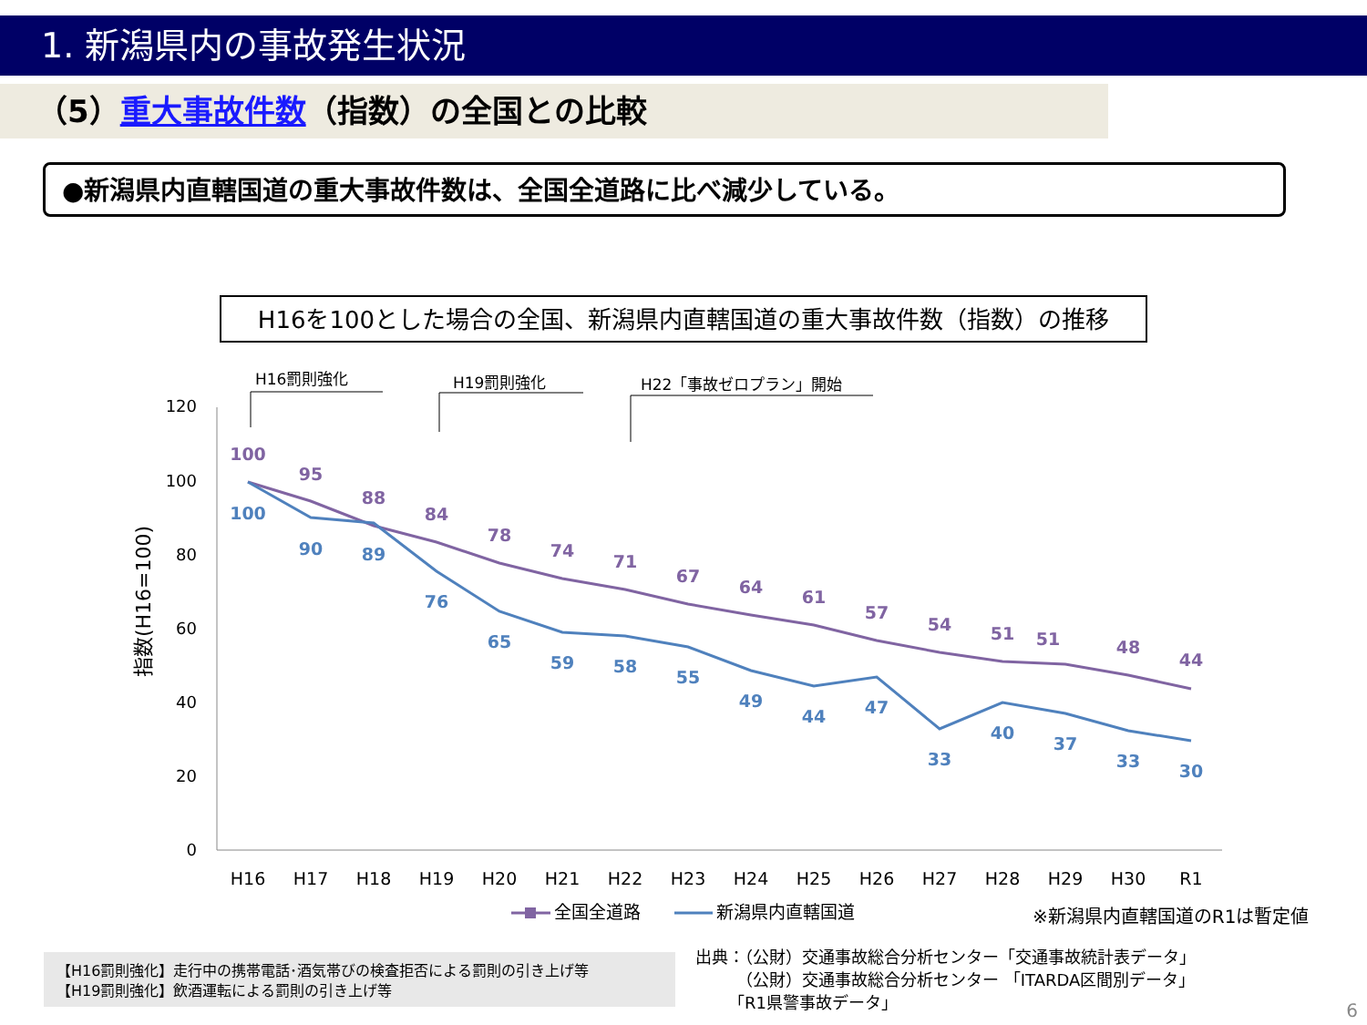1. 新潟県内の事故発生状況
（5）重大事故件数（指数）の全国との比較
●新潟県内直轄国道の重大事故件数は、全国全道路に比べ減少している。
H16を100とした場合の全国、新潟県内直轄国道の重大事故件数（指数）の推移
120
100
80
60
40
20
0
指数(H16=100)
H16罰則強化
H19罰則強化
H22「事故ゼロプラン」開始
H16
H17
H18
H19
H20
H21
H22
H23
H24
H25
H26
H27
H28
H29
H30
R1
100
95
88
84
78
74
71
67
64
61
57
54
51
51
48
44
100
90
89
76
65
59
58
55
49
44
47
33
40
37
33
30
全国全道路
新潟県内直轄国道
※新潟県内直轄国道のR1は暫定値
【H16罰則強化】走行中の携帯電話･酒気帯びの検査拒否による罰則の引き上げ等
【H19罰則強化】飲酒運転による罰則の引き上げ等
出典：（公財）交通事故総合分析センター「交通事故統計表データ」
   （公財）交通事故総合分析センター 「ITARDA区間別データ」
  「R1県警事故データ」
6